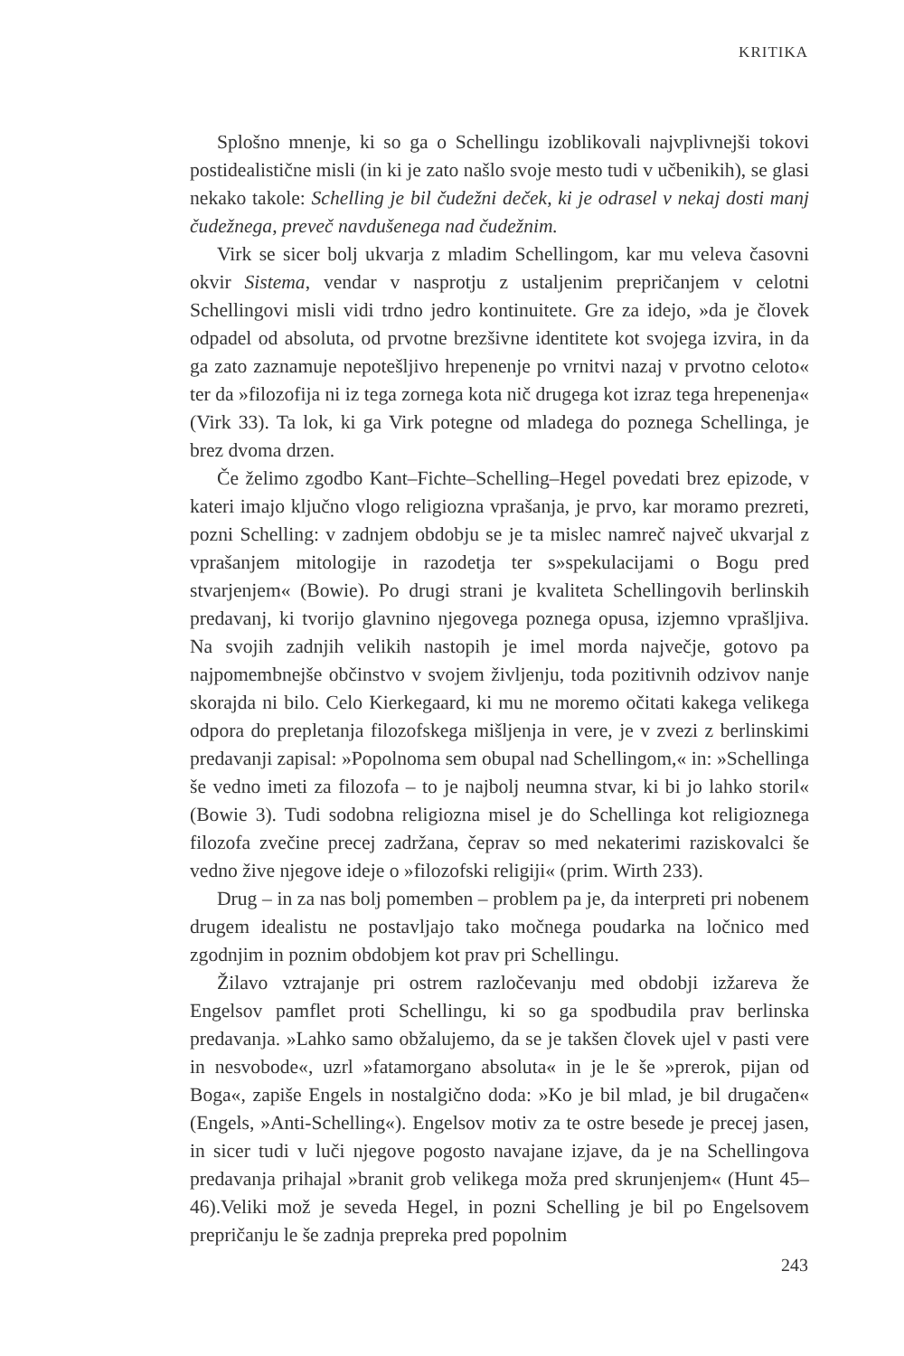KRITIKA
Splošno mnenje, ki so ga o Schellingu izoblikovali najvplivnejši tokovi postidealistične misli (in ki je zato našlo svoje mesto tudi v učbenikih), se glasi nekako takole: Schelling je bil čudežni deček, ki je odrasel v nekaj dosti manj čudežnega, preveč navdušenega nad čudežnim.
Virk se sicer bolj ukvarja z mladim Schellingom, kar mu veleva časovni okvir Sistema, vendar v nasprotju z ustaljenim prepričanjem v celotni Schellingovi misli vidi trdno jedro kontinuitete. Gre za idejo, »da je človek odpadel od absoluta, od prvotne brezšivne identitete kot svojega izvira, in da ga zato zaznamuje nepotešljivo hrepenenje po vrnitvi nazaj v prvotno celoto« ter da »filozofija ni iz tega zornega kota nič drugega kot izraz tega hrepenenja« (Virk 33). Ta lok, ki ga Virk potegne od mladega do poznega Schellinga, je brez dvoma drzen.
Če želimo zgodbo Kant–Fichte–Schelling–Hegel povedati brez epizode, v kateri imajo ključno vlogo religiozna vprašanja, je prvo, kar moramo prezreti, pozni Schelling: v zadnjem obdobju se je ta mislec namreč največ ukvarjal z vprašanjem mitologije in razodetja ter s»spekulacijami o Bogu pred stvarjenjem« (Bowie). Po drugi strani je kvaliteta Schellingovih berlinskih predavanj, ki tvorijo glavnino njegovega poznega opusa, izjemno vprašljiva. Na svojih zadnjih velikih nastopih je imel morda največje, gotovo pa najpomembnejše občinstvo v svojem življenju, toda pozitivnih odzivov nanje skorajda ni bilo. Celo Kierkegaard, ki mu ne moremo očitati kakega velikega odpora do prepletanja filozofskega mišljenja in vere, je v zvezi z berlinskimi predavanji zapisal: »Popolnoma sem obupal nad Schellingom,« in: »Schellinga še vedno imeti za filozofa – to je najbolj neumna stvar, ki bi jo lahko storil« (Bowie 3). Tudi sodobna religiozna misel je do Schellinga kot religioznega filozofa zvečine precej zadržana, čeprav so med nekaterimi raziskovalci še vedno žive njegove ideje o »filozofski religiji« (prim. Wirth 233).
Drug – in za nas bolj pomemben – problem pa je, da interpreti pri nobenem drugem idealistu ne postavljajo tako močnega poudarka na ločnico med zgodnjim in poznim obdobjem kot prav pri Schellingu.
Žilavo vztrajanje pri ostrem razločevanju med obdobji izžareva že Engelsov pamflet proti Schellingu, ki so ga spodbudila prav berlinska predavanja. »Lahko samo obžalujemo, da se je takšen človek ujel v pasti vere in nesvobode«, uzrl »fatamorgano absoluta« in je le še »prerok, pijan od Boga«, zapiše Engels in nostalgično doda: »Ko je bil mlad, je bil drugačen« (Engels, »Anti-Schelling«). Engelsov motiv za te ostre besede je precej jasen, in sicer tudi v luči njegove pogosto navajane izjave, da je na Schellingova predavanja prihajal »branit grob velikega moža pred skrunjenjem« (Hunt 45–46).Veliki mož je seveda Hegel, in pozni Schelling je bil po Engelsovem prepričanju le še zadnja prepreka pred popolnim
243